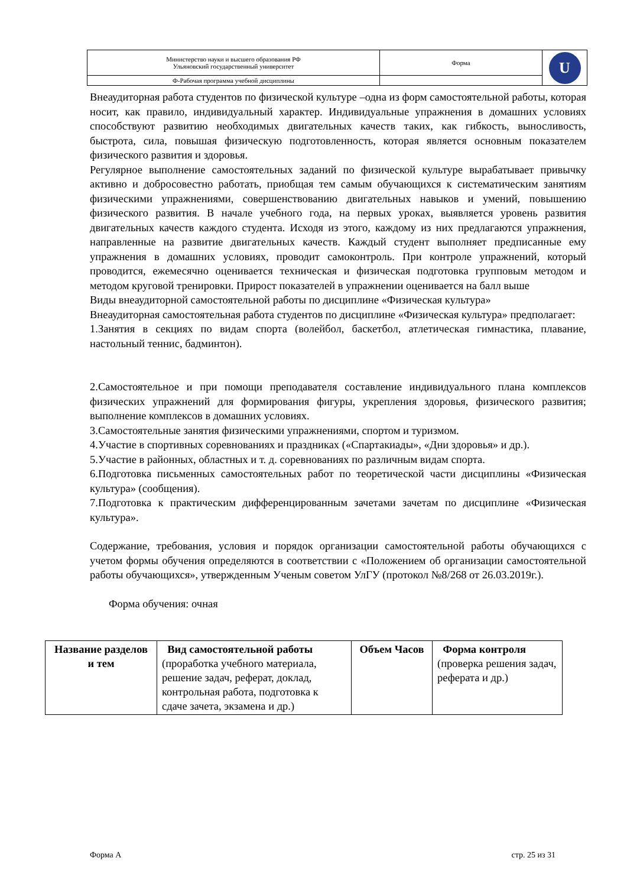| Министерство науки и высшего образования РФ Ульяновский государственный университет | Форма | U |
| Ф-Рабочая программа учебной дисциплины | | |
Внеаудиторная работа студентов по физической культуре –одна из форм самостоятельной работы, которая носит, как правило, индивидуальный характер. Индивидуальные упражнения в домашних условиях способствуют развитию необходимых двигательных качеств таких, как гибкость, выносливость, быстрота, сила, повышая физическую подготовленность, которая является основным показателем физического развития и здоровья.
Регулярное выполнение самостоятельных заданий по физической культуре вырабатывает привычку активно и добросовестно работать, приобщая тем самым обучающихся к систематическим занятиям физическими упражнениями, совершенствованию двигательных навыков и умений, повышению физического развития. В начале учебного года, на первых уроках, выявляется уровень развития двигательных качеств каждого студента. Исходя из этого, каждому из них предлагаются упражнения, направленные на развитие двигательных качеств. Каждый студент выполняет предписанные ему упражнения в домашних условиях, проводит самоконтроль. При контроле упражнений, который проводится, ежемесячно оценивается техническая и физическая подготовка групповым методом и методом круговой тренировки. Прирост показателей в упражнении оценивается на балл выше
Виды внеаудиторной самостоятельной работы по дисциплине «Физическая культура»
Внеаудиторная самостоятельная работа студентов по дисциплине «Физическая культура» предполагает:
1.Занятия в секциях по видам спорта (волейбол, баскетбол, атлетическая гимнастика, плавание, настольный теннис, бадминтон).
2.Самостоятельное и при помощи преподавателя составление индивидуального плана комплексов физических упражнений для формирования фигуры, укрепления здоровья, физического развития; выполнение комплексов в домашних условиях.
3.Самостоятельные занятия физическими упражнениями, спортом и туризмом.
4.Участие в спортивных соревнованиях и праздниках («Спартакиады», «Дни здоровья» и др.).
5.Участие в районных, областных и т. д. соревнованиях по различным видам спорта.
6.Подготовка письменных самостоятельных работ по теоретической части дисциплины «Физическая культура» (сообщения).
7.Подготовка к практическим дифференцированным зачетами зачетам по дисциплине «Физическая культура».
Содержание, требования, условия и порядок организации самостоятельной работы обучающихся с учетом формы обучения определяются в соответствии с «Положением об организации самостоятельной работы обучающихся», утвержденным Ученым советом УлГУ (протокол №8/268 от 26.03.2019г.).
Форма обучения: очная
| Название разделов и тем | Вид самостоятельной работы (проработка учебного материала, решение задач, реферат, доклад, контрольная работа, подготовка к сдаче зачета, экзамена и др.) | Объем Часов | Форма контроля (проверка решения задач, реферата и др.) |
Форма А стр. 25 из 31